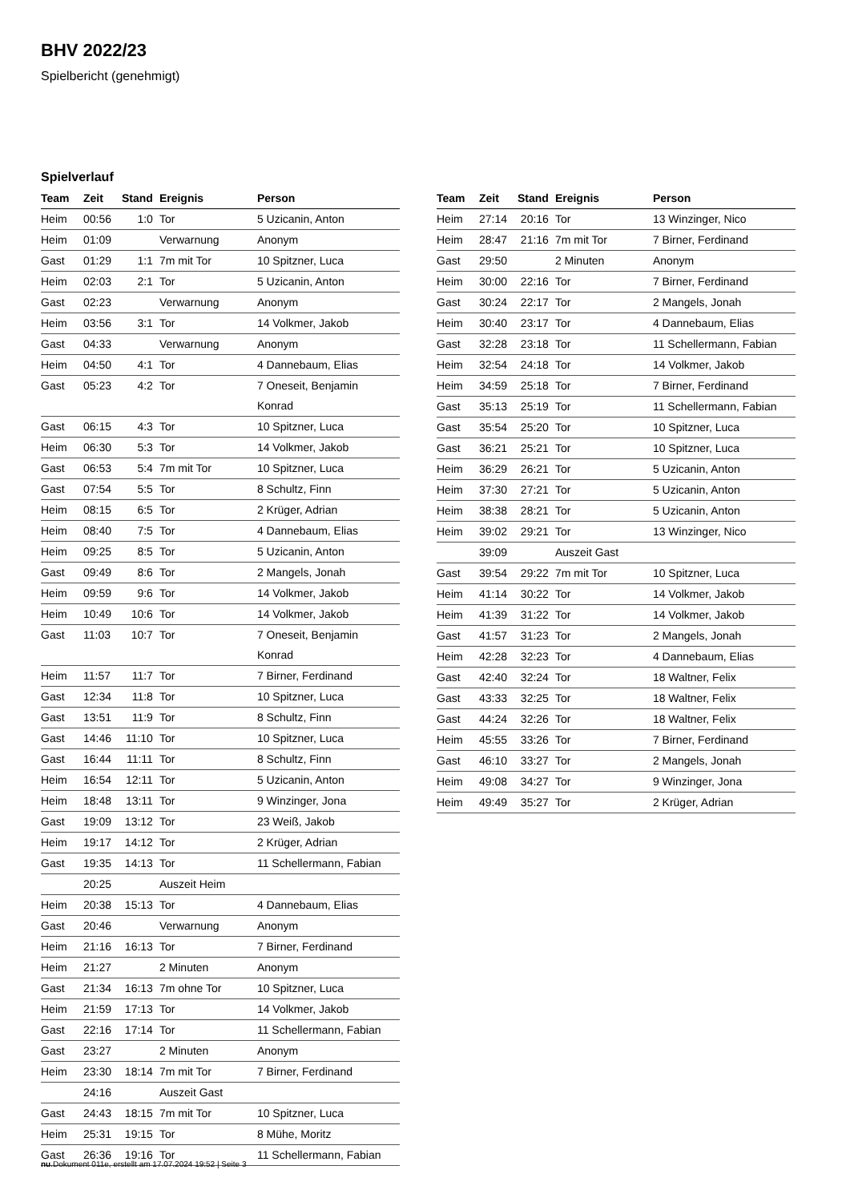BHV 2022/23
Spielbericht (genehmigt)
Spielverlauf
| Team | Zeit | Stand | Ereignis | Person |
| --- | --- | --- | --- | --- |
| Heim | 00:56 | 1:0 | Tor | 5 Uzicanin, Anton |
| Heim | 01:09 | | Verwarnung | Anonym |
| Gast | 01:29 | 1:1 | 7m mit Tor | 10 Spitzner, Luca |
| Heim | 02:03 | 2:1 | Tor | 5 Uzicanin, Anton |
| Gast | 02:23 | | Verwarnung | Anonym |
| Heim | 03:56 | 3:1 | Tor | 14 Volkmer, Jakob |
| Gast | 04:33 | | Verwarnung | Anonym |
| Heim | 04:50 | 4:1 | Tor | 4 Dannebaum, Elias |
| Gast | 05:23 | 4:2 | Tor | 7 Oneseit, Benjamin Konrad |
| Gast | 06:15 | 4:3 | Tor | 10 Spitzner, Luca |
| Heim | 06:30 | 5:3 | Tor | 14 Volkmer, Jakob |
| Gast | 06:53 | 5:4 | 7m mit Tor | 10 Spitzner, Luca |
| Gast | 07:54 | 5:5 | Tor | 8 Schultz, Finn |
| Heim | 08:15 | 6:5 | Tor | 2 Krüger, Adrian |
| Heim | 08:40 | 7:5 | Tor | 4 Dannebaum, Elias |
| Heim | 09:25 | 8:5 | Tor | 5 Uzicanin, Anton |
| Gast | 09:49 | 8:6 | Tor | 2 Mangels, Jonah |
| Heim | 09:59 | 9:6 | Tor | 14 Volkmer, Jakob |
| Heim | 10:49 | 10:6 | Tor | 14 Volkmer, Jakob |
| Gast | 11:03 | 10:7 | Tor | 7 Oneseit, Benjamin Konrad |
| Heim | 11:57 | 11:7 | Tor | 7 Birner, Ferdinand |
| Gast | 12:34 | 11:8 | Tor | 10 Spitzner, Luca |
| Gast | 13:51 | 11:9 | Tor | 8 Schultz, Finn |
| Gast | 14:46 | 11:10 | Tor | 10 Spitzner, Luca |
| Gast | 16:44 | 11:11 | Tor | 8 Schultz, Finn |
| Heim | 16:54 | 12:11 | Tor | 5 Uzicanin, Anton |
| Heim | 18:48 | 13:11 | Tor | 9 Winzinger, Jona |
| Gast | 19:09 | 13:12 | Tor | 23 Weiß, Jakob |
| Heim | 19:17 | 14:12 | Tor | 2 Krüger, Adrian |
| Gast | 19:35 | 14:13 | Tor | 11 Schellermann, Fabian |
| | 20:25 | | Auszeit Heim | |
| Heim | 20:38 | 15:13 | Tor | 4 Dannebaum, Elias |
| Gast | 20:46 | | Verwarnung | Anonym |
| Heim | 21:16 | 16:13 | Tor | 7 Birner, Ferdinand |
| Heim | 21:27 | | 2 Minuten | Anonym |
| Gast | 21:34 | 16:13 | 7m ohne Tor | 10 Spitzner, Luca |
| Heim | 21:59 | 17:13 | Tor | 14 Volkmer, Jakob |
| Gast | 22:16 | 17:14 | Tor | 11 Schellermann, Fabian |
| Gast | 23:27 | | 2 Minuten | Anonym |
| Heim | 23:30 | 18:14 | 7m mit Tor | 7 Birner, Ferdinand |
| | 24:16 | | Auszeit Gast | |
| Gast | 24:43 | 18:15 | 7m mit Tor | 10 Spitzner, Luca |
| Heim | 25:31 | 19:15 | Tor | 8 Mühe, Moritz |
| Gast | 26:36 | 19:16 | Tor | 11 Schellermann, Fabian |
| Team | Zeit | Stand | Ereignis | Person |
| --- | --- | --- | --- | --- |
| Heim | 27:14 | 20:16 | Tor | 13 Winzinger, Nico |
| Heim | 28:47 | 21:16 | 7m mit Tor | 7 Birner, Ferdinand |
| Gast | 29:50 | | 2 Minuten | Anonym |
| Heim | 30:00 | 22:16 | Tor | 7 Birner, Ferdinand |
| Gast | 30:24 | 22:17 | Tor | 2 Mangels, Jonah |
| Heim | 30:40 | 23:17 | Tor | 4 Dannebaum, Elias |
| Gast | 32:28 | 23:18 | Tor | 11 Schellermann, Fabian |
| Heim | 32:54 | 24:18 | Tor | 14 Volkmer, Jakob |
| Heim | 34:59 | 25:18 | Tor | 7 Birner, Ferdinand |
| Gast | 35:13 | 25:19 | Tor | 11 Schellermann, Fabian |
| Gast | 35:54 | 25:20 | Tor | 10 Spitzner, Luca |
| Gast | 36:21 | 25:21 | Tor | 10 Spitzner, Luca |
| Heim | 36:29 | 26:21 | Tor | 5 Uzicanin, Anton |
| Heim | 37:30 | 27:21 | Tor | 5 Uzicanin, Anton |
| Heim | 38:38 | 28:21 | Tor | 5 Uzicanin, Anton |
| Heim | 39:02 | 29:21 | Tor | 13 Winzinger, Nico |
| | 39:09 | | Auszeit Gast | |
| Gast | 39:54 | 29:22 | 7m mit Tor | 10 Spitzner, Luca |
| Heim | 41:14 | 30:22 | Tor | 14 Volkmer, Jakob |
| Heim | 41:39 | 31:22 | Tor | 14 Volkmer, Jakob |
| Gast | 41:57 | 31:23 | Tor | 2 Mangels, Jonah |
| Heim | 42:28 | 32:23 | Tor | 4 Dannebaum, Elias |
| Gast | 42:40 | 32:24 | Tor | 18 Waltner, Felix |
| Gast | 43:33 | 32:25 | Tor | 18 Waltner, Felix |
| Gast | 44:24 | 32:26 | Tor | 18 Waltner, Felix |
| Heim | 45:55 | 33:26 | Tor | 7 Birner, Ferdinand |
| Gast | 46:10 | 33:27 | Tor | 2 Mangels, Jonah |
| Heim | 49:08 | 34:27 | Tor | 9 Winzinger, Jona |
| Heim | 49:49 | 35:27 | Tor | 2 Krüger, Adrian |
nu.Dokument 011e, erstellt am 17.07.2024 19:52 | Seite 3